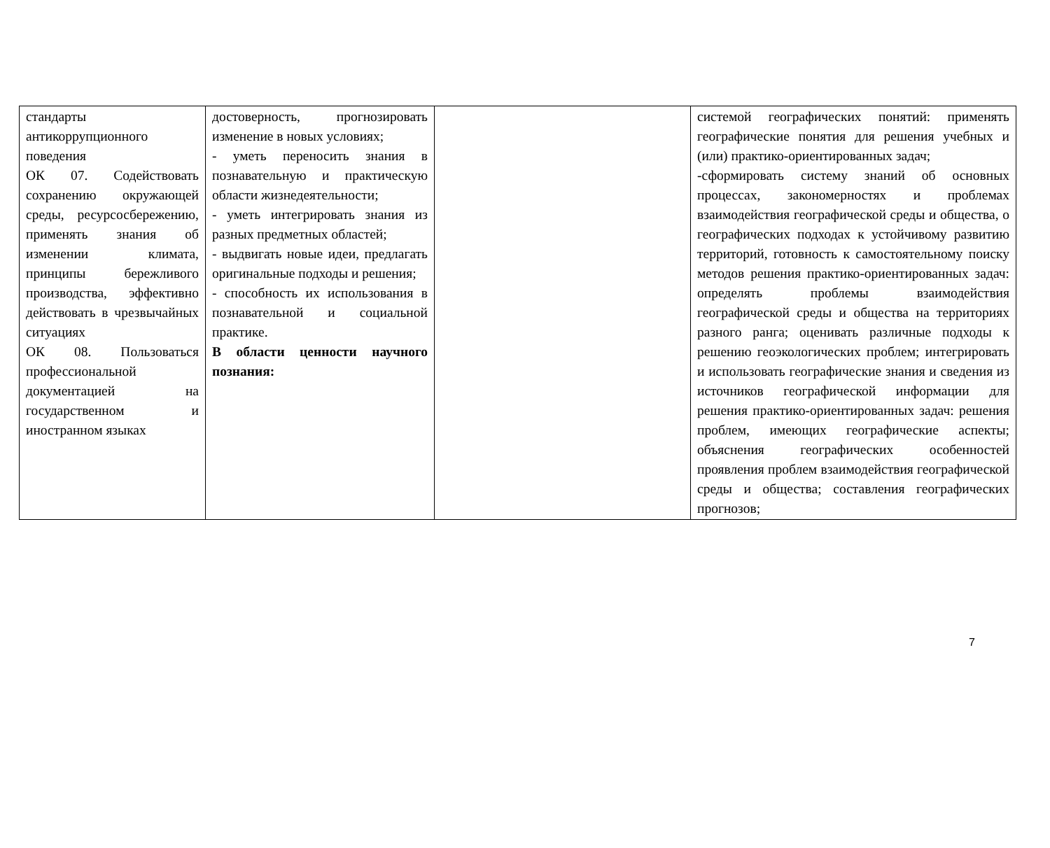| стандарты антикоррупционного поведения ОК 07. Содействовать сохранению окружающей среды, ресурсосбережению, применять знания об изменении климата, принципы бережливого производства, эффективно действовать в чрезвычайных ситуациях ОК 08. Пользоваться профессиональной документацией на государственном и иностранном языках | достоверность, прогнозировать изменение в новых условиях; - уметь переносить знания в познавательную и практическую области жизнедеятельности; - уметь интегрировать знания из разных предметных областей; - выдвигать новые идеи, предлагать оригинальные подходы и решения; - способность их использования в познавательной и социальной практике. В области ценности научного познания: | | системой географических понятий: применять географические понятия для решения учебных и (или) практико-ориентированных задач; -сформировать систему знаний об основных процессах, закономерностях и проблемах взаимодействия географической среды и общества, о географических подходах к устойчивому развитию территорий, готовность к самостоятельному поиску методов решения практико-ориентированных задач: определять проблемы взаимодействия географической среды и общества на территориях разного ранга; оценивать различные подходы к решению геоэкологических проблем; интегрировать и использовать географические знания и сведения из источников географической информации для решения практико-ориентированных задач: решения проблем, имеющих географические аспекты; объяснения географических особенностей проявления проблем взаимодействия географической среды и общества; составления географических прогнозов; |
7